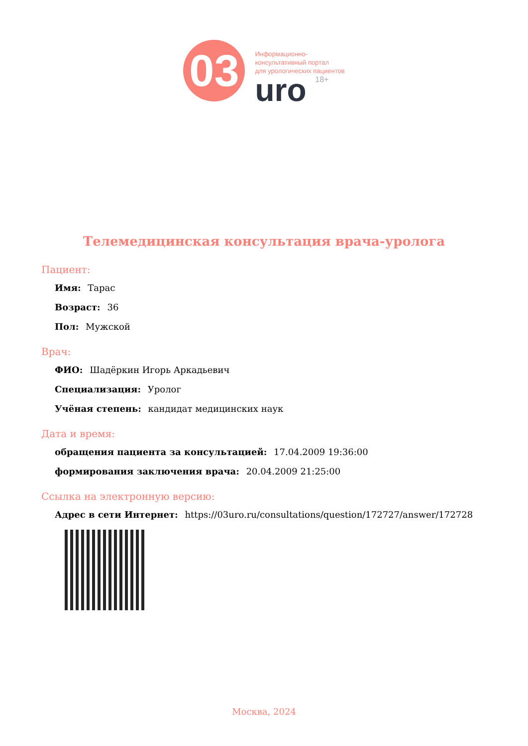03
Информационно-
консультативный портал
для урологических пациентов
uro 18+
Телемедицинская консультация врача-уролога
Пациент:
Имя: Тарас
Возраст: 36
Пол: Мужской
Врач:
ФИО: Шадёркин Игорь Аркадьевич
Специализация: Уролог
Учёная степень: кандидат медицинских наук
Дата и время:
обращения пациента за консультацией: 17.04.2009 19:36:00
формирования заключения врача: 20.04.2009 21:25:00
Ссылка на электронную версию:
Адрес в сети Интернет: https://03uro.ru/consultations/question/172727/answer/172728
Москва, 2024